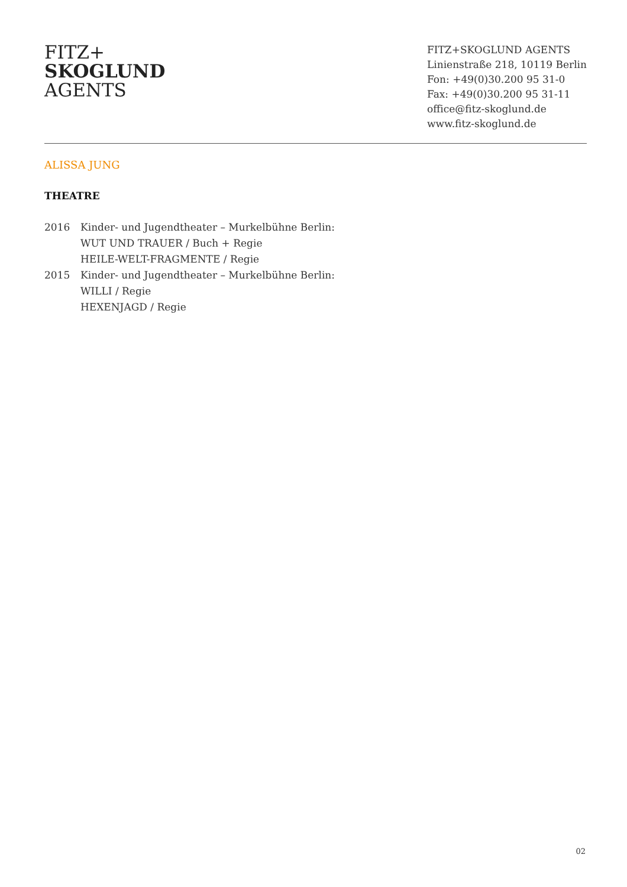FITZ+
SKOGLUND
AGENTS
FITZ+SKOGLUND AGENTS
Linienstraße 218, 10119 Berlin
Fon: +49(0)30.200 95 31-0
Fax: +49(0)30.200 95 31-11
office@fitz-skoglund.de
www.fitz-skoglund.de
ALISSA JUNG
THEATRE
2016 Kinder- und Jugendtheater – Murkelbühne Berlin:
WUT UND TRAUER / Buch + Regie
HEILE-WELT-FRAGMENTE / Regie
2015 Kinder- und Jugendtheater – Murkelbühne Berlin:
WILLI / Regie
HEXENJAGD / Regie
02